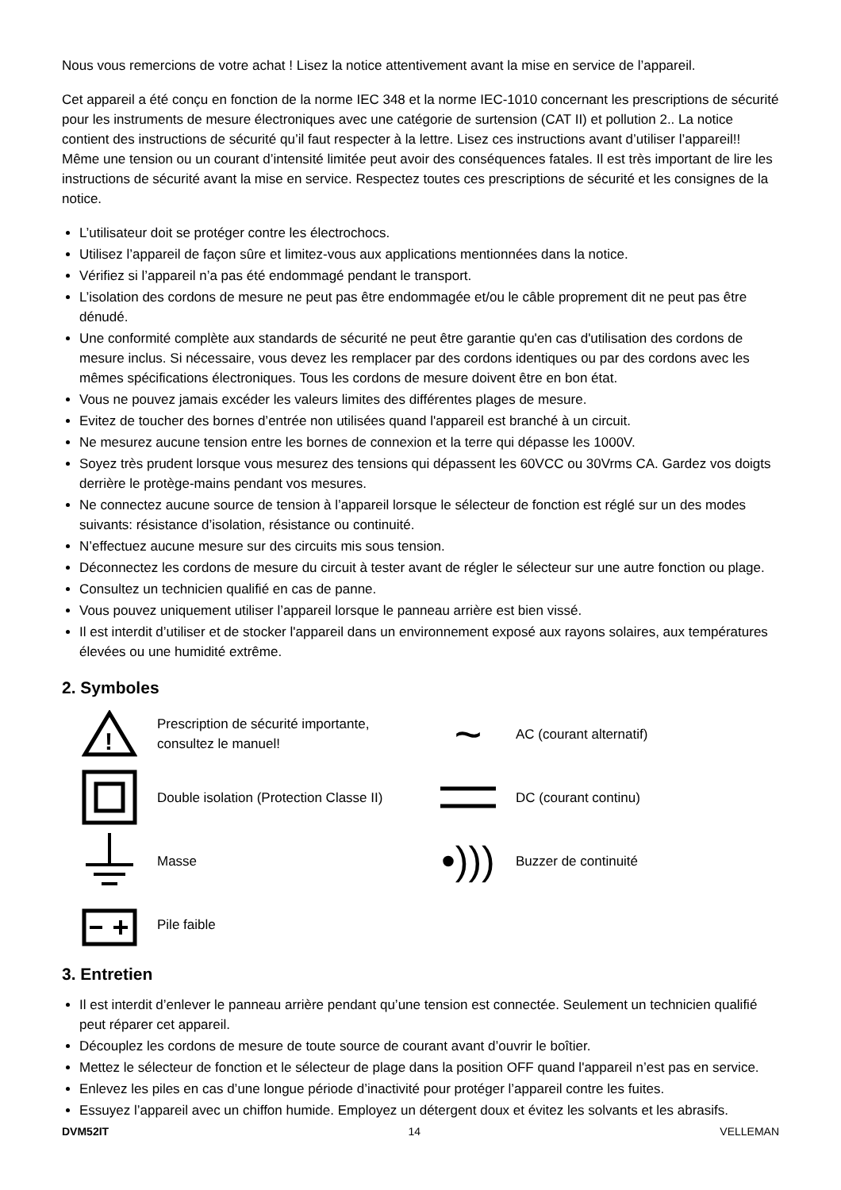Nous vous remercions de votre achat ! Lisez la notice attentivement avant la mise en service de l’appareil.
Cet appareil a été conçu en fonction de la norme IEC 348 et la norme IEC-1010 concernant les prescriptions de sécurité pour les instruments de mesure électroniques avec une catégorie de surtension (CAT II) et pollution 2.. La notice contient des instructions de sécurité qu’il faut respecter à la lettre. Lisez ces instructions avant d’utiliser l’appareil!!
Même une tension ou un courant d’intensité limitée peut avoir des conséquences fatales. Il est très important de lire les instructions de sécurité avant la mise en service. Respectez toutes ces prescriptions de sécurité et les consignes de la notice.
L’utilisateur doit se protéger contre les électrochocs.
Utilisez l’appareil de façon sûre et limitez-vous aux applications mentionnées dans la notice.
Vérifiez si l’appareil n’a pas été endommagé pendant le transport.
L’isolation des cordons de mesure ne peut pas être endommagée et/ou le câble proprement dit ne peut pas être dénudé.
Une conformité complète aux standards de sécurité ne peut être garantie qu'en cas d'utilisation des cordons de mesure inclus. Si nécessaire, vous devez les remplacer par des cordons identiques ou par des cordons avec les mêmes spécifications électroniques. Tous les cordons de mesure doivent être en bon état.
Vous ne pouvez jamais excéder les valeurs limites des différentes plages de mesure.
Evitez de toucher des bornes d’entrée non utilisées quand l'appareil est branché à un circuit.
Ne mesurez aucune tension entre les bornes de connexion et la terre qui dépasse les 1000V.
Soyez très prudent lorsque vous mesurez des tensions qui dépassent les 60VCC ou 30Vrms CA. Gardez vos doigts derrière le protège-mains pendant vos mesures.
Ne connectez aucune source de tension à l’appareil lorsque le sélecteur de fonction est réglé sur un des modes suivants: résistance d’isolation, résistance ou continuité.
N’effectuez aucune mesure sur des circuits mis sous tension.
Déconnectez les cordons de mesure du circuit à tester avant de régler le sélecteur sur une autre fonction ou plage.
Consultez un technicien qualifié en cas de panne.
Vous pouvez uniquement utiliser l’appareil lorsque le panneau arrière est bien vissé.
Il est interdit d’utiliser et de stocker l'appareil dans un environnement exposé aux rayons solaires, aux températures élevées ou une humidité extrême.
2. Symboles
!
Prescription de sécurité importante,
consultez le manuel!
Double isolation (Protection Classe II)
Masse
Pile faible
~
AC (courant alternatif)
DC (courant continu)
•)))
Buzzer de continuité
3. Entretien
Il est interdit d’enlever le panneau arrière pendant qu’une tension est connectée. Seulement un technicien qualifié peut réparer cet appareil.
Découplez les cordons de mesure de toute source de courant avant d’ouvrir le boîtier.
Mettez le sélecteur de fonction et le sélecteur de plage dans la position OFF quand l'appareil n’est pas en service.
Enlevez les piles en cas d’une longue période d’inactivité pour protéger l’appareil contre les fuites.
Essuyez l’appareil avec un chiffon humide. Employez un détergent doux et évitez les solvants et les abrasifs.
DVM52IT 14 VELLEMAN